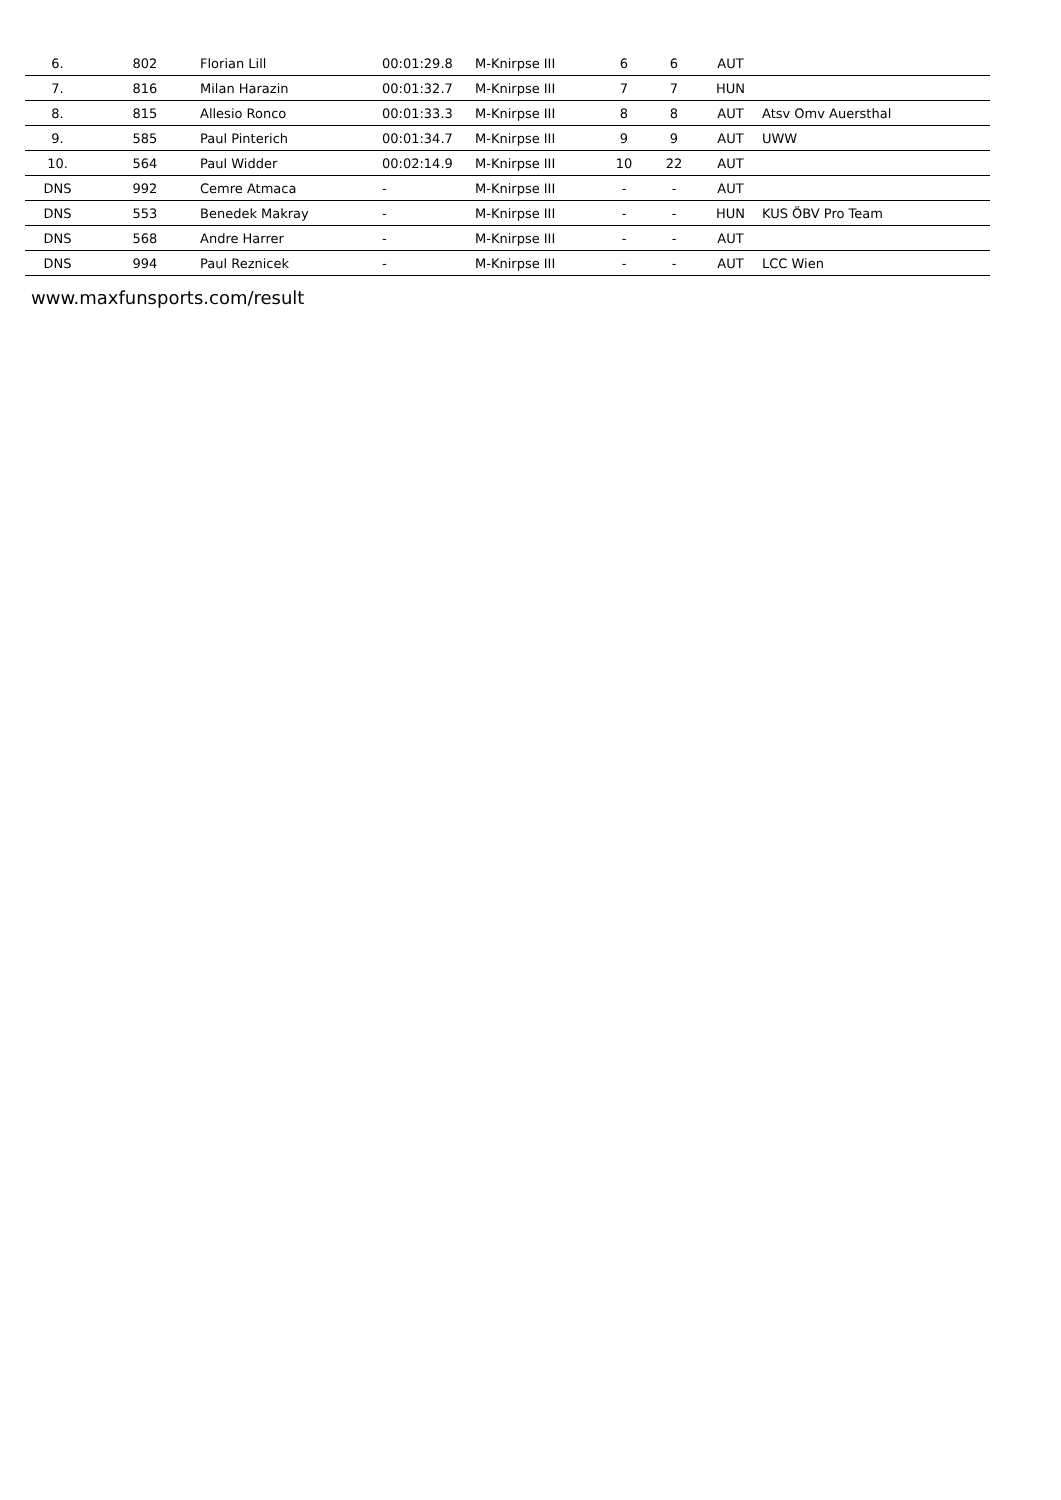| 6. | 802 | Florian Lill | 00:01:29.8 | M-Knirpse III | 6 | 6 | AUT | |
| 7. | 816 | Milan Harazin | 00:01:32.7 | M-Knirpse III | 7 | 7 | HUN | |
| 8. | 815 | Allesio Ronco | 00:01:33.3 | M-Knirpse III | 8 | 8 | AUT | Atsv Omv Auersthal |
| 9. | 585 | Paul Pinterich | 00:01:34.7 | M-Knirpse III | 9 | 9 | AUT | UWW |
| 10. | 564 | Paul Widder | 00:02:14.9 | M-Knirpse III | 10 | 22 | AUT | |
| DNS | 992 | Cemre Atmaca | - | M-Knirpse III | - | - | AUT | |
| DNS | 553 | Benedek Makray | - | M-Knirpse III | - | - | HUN | KUS ÖBV Pro Team |
| DNS | 568 | Andre Harrer | - | M-Knirpse III | - | - | AUT | |
| DNS | 994 | Paul Reznicek | - | M-Knirpse III | - | - | AUT | LCC Wien |
www.maxfunsports.com/result